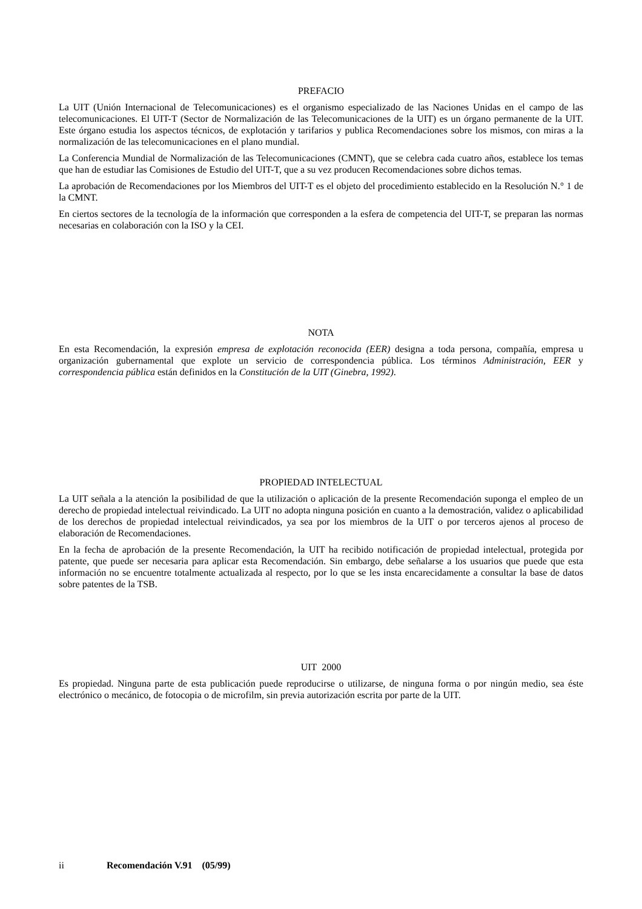PREFACIO
La UIT (Unión Internacional de Telecomunicaciones) es el organismo especializado de las Naciones Unidas en el campo de las telecomunicaciones. El UIT-T (Sector de Normalización de las Telecomunicaciones de la UIT) es un órgano permanente de la UIT. Este órgano estudia los aspectos técnicos, de explotación y tarifarios y publica Recomendaciones sobre los mismos, con miras a la normalización de las telecomunicaciones en el plano mundial.
La Conferencia Mundial de Normalización de las Telecomunicaciones (CMNT), que se celebra cada cuatro años, establece los temas que han de estudiar las Comisiones de Estudio del UIT-T, que a su vez producen Recomendaciones sobre dichos temas.
La aprobación de Recomendaciones por los Miembros del UIT-T es el objeto del procedimiento establecido en la Resolución N.° 1 de la CMNT.
En ciertos sectores de la tecnología de la información que corresponden a la esfera de competencia del UIT-T, se preparan las normas necesarias en colaboración con la ISO y la CEI.
NOTA
En esta Recomendación, la expresión empresa de explotación reconocida (EER) designa a toda persona, compañía, empresa u organización gubernamental que explote un servicio de correspondencia pública. Los términos Administración, EER y correspondencia pública están definidos en la Constitución de la UIT (Ginebra, 1992).
PROPIEDAD INTELECTUAL
La UIT señala a la atención la posibilidad de que la utilización o aplicación de la presente Recomendación suponga el empleo de un derecho de propiedad intelectual reivindicado. La UIT no adopta ninguna posición en cuanto a la demostración, validez o aplicabilidad de los derechos de propiedad intelectual reivindicados, ya sea por los miembros de la UIT o por terceros ajenos al proceso de elaboración de Recomendaciones.
En la fecha de aprobación de la presente Recomendación, la UIT ha recibido notificación de propiedad intelectual, protegida por patente, que puede ser necesaria para aplicar esta Recomendación. Sin embargo, debe señalarse a los usuarios que puede que esta información no se encuentre totalmente actualizada al respecto, por lo que se les insta encarecidamente a consultar la base de datos sobre patentes de la TSB.
UIT 2000
Es propiedad. Ninguna parte de esta publicación puede reproducirse o utilizarse, de ninguna forma o por ningún medio, sea éste electrónico o mecánico, de fotocopia o de microfilm, sin previa autorización escrita por parte de la UIT.
ii Recomendación V.91 (05/99)